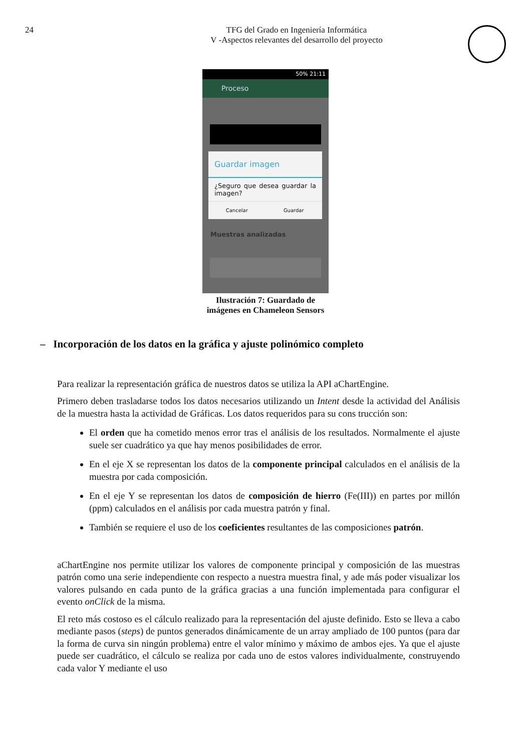24 TFG del Grado en Ingeniería Informática
V -Aspectos relevantes del desarrollo del proyecto
50% 21:11
Proceso
Guardar imagen
¿Seguro que desea guardar la imagen?
Cancelar Guardar
Muestras analizadas
Ilustración 7: Guardado de imágenes en Chameleon Sensors
– Incorporación de los datos en la gráfica y ajuste polinómico completo
Para realizar la representación gráfica de nuestros datos se utiliza la API aChartEngine.
Primero deben trasladarse todos los datos necesarios utilizando un Intent desde la actividad del Análisis de la muestra hasta la actividad de Gráficas. Los datos requeridos para su cons trucción son:
El orden que ha cometido menos error tras el análisis de los resultados. Normalmente el ajuste suele ser cuadrático ya que hay menos posibilidades de error.
En el eje X se representan los datos de la componente principal calculados en el análisis de la muestra por cada composición.
En el eje Y se representan los datos de composición de hierro (Fe(III)) en partes por millón (ppm) calculados en el análisis por cada muestra patrón y final.
También se requiere el uso de los coeficientes resultantes de las composiciones patrón.
aChartEngine nos permite utilizar los valores de componente principal y composición de las muestras patrón como una serie independiente con respecto a nuestra muestra final, y ade más poder visualizar los valores pulsando en cada punto de la gráfica gracias a una función implementada para configurar el evento onClick de la misma.
El reto más costoso es el cálculo realizado para la representación del ajuste definido. Esto se lleva a cabo mediante pasos (steps) de puntos generados dinámicamente de un array ampliado de 100 puntos (para dar la forma de curva sin ningún problema) entre el valor mínimo y máximo de ambos ejes. Ya que el ajuste puede ser cuadrático, el cálculo se realiza por cada uno de estos valores individualmente, construyendo cada valor Y mediante el uso